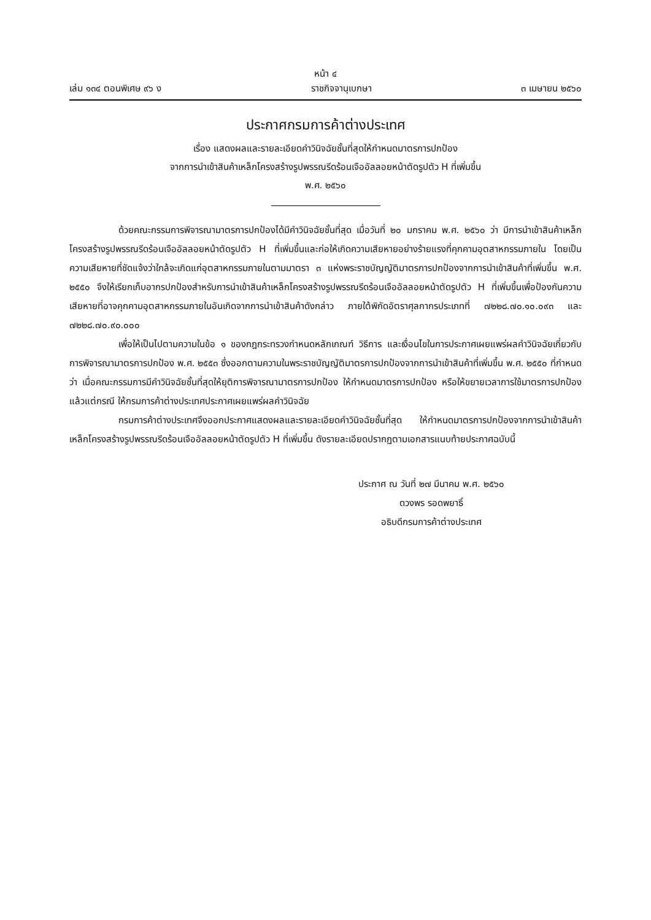หน้า ๔
เล่ม ๑๓๔ ตอนพิเศษ ๙๖ ง ราชกิจจานุเบกษา ๓ เมษายน ๒๕๖๐
ประกาศกรมการค้าต่างประเทศ
เรื่อง แสดงผลและรายละเอียดคำวินิจฉัยชั้นที่สุดให้กำหนดมาตรการปกป้อง
จากการนำเข้าสินค้าเหล็กโครงสร้างรูปพรรณรีดร้อนเจืออัลลอยหน้าตัดรูปตัว H ที่เพิ่มขึ้น
พ.ศ. ๒๕๖๐
ด้วยคณะกรรมการพิจารณามาตรการปกป้องได้มีคำวินิจฉัยชั้นที่สุด เมื่อวันที่ ๒๐ มกราคม พ.ศ. ๒๕๖๐ ว่า มีการนำเข้าสินค้าเหล็กโครงสร้างรูปพรรณรีดร้อนเจืออัลลอยหน้าตัดรูปตัว H ที่เพิ่มขึ้นและก่อให้เกิดความเสียหายอย่างร้ายแรงที่คุกคามอุตสาหกรรมภายใน โดยเป็นความเสียหายที่ชัดแจ้งว่าใกล้จะเกิดแก่อุตสาหกรรมภายในตามมาตรา ๓ แห่งพระราชบัญญัติมาตรการปกป้องจากการนำเข้าสินค้าที่เพิ่มขึ้น พ.ศ. ๒๕๕๐ จึงให้เรียกเก็บอากรปกป้องสำหรับการนำเข้าสินค้าเหล็กโครงสร้างรูปพรรณรีดร้อนเจืออัลลอยหน้าตัดรูปตัว H ที่เพิ่มขึ้นเพื่อป้องกันความเสียหายที่อาจคุกคามอุตสาหกรรมภายในอันเกิดจากการนำเข้าสินค้าดังกล่าว ภายใต้พิกัดอัตราศุลกากรประเภทที่ ๗๒๒๘.๗๐.๑๐.๐๙๓ และ ๗๒๒๘.๗๐.๙๐.๐๐๐
เพื่อให้เป็นไปตามความในข้อ ๑ ของกฎกระทรวงกำหนดหลักเกณฑ์ วิธีการ และเงื่อนไขในการประกาศเผยแพร่ผลคำวินิจฉัยเกี่ยวกับการพิจารณามาตรการปกป้อง พ.ศ. ๒๕๕๓ ซึ่งออกตามความในพระราชบัญญัติมาตรการปกป้องจากการนำเข้าสินค้าที่เพิ่มขึ้น พ.ศ. ๒๕๕๐ ที่กำหนดว่า เมื่อคณะกรรมการมีคำวินิจฉัยชั้นที่สุดให้ยุติการพิจารณามาตรการปกป้อง ให้กำหนดมาตรการปกป้อง หรือให้ขยายเวลาการใช้มาตรการปกป้อง แล้วแต่กรณี ให้กรมการค้าต่างประเทศประกาศเผยแพร่ผลคำวินิจฉัย
กรมการค้าต่างประเทศจึงออกประกาศแสดงผลและรายละเอียดคำวินิจฉัยชั้นที่สุด ให้กำหนดมาตรการปกป้องจากการนำเข้าสินค้าเหล็กโครงสร้างรูปพรรณรีดร้อนเจืออัลลอยหน้าตัดรูปตัว H ที่เพิ่มขึ้น ดังรายละเอียดปรากฏตามเอกสารแนบท้ายประกาศฉบับนี้
ประกาศ ณ วันที่ ๒๗ มีนาคม พ.ศ. ๒๕๖๐
ดวงพร รอดพยาธิ์
อธิบดีกรมการค้าต่างประเทศ